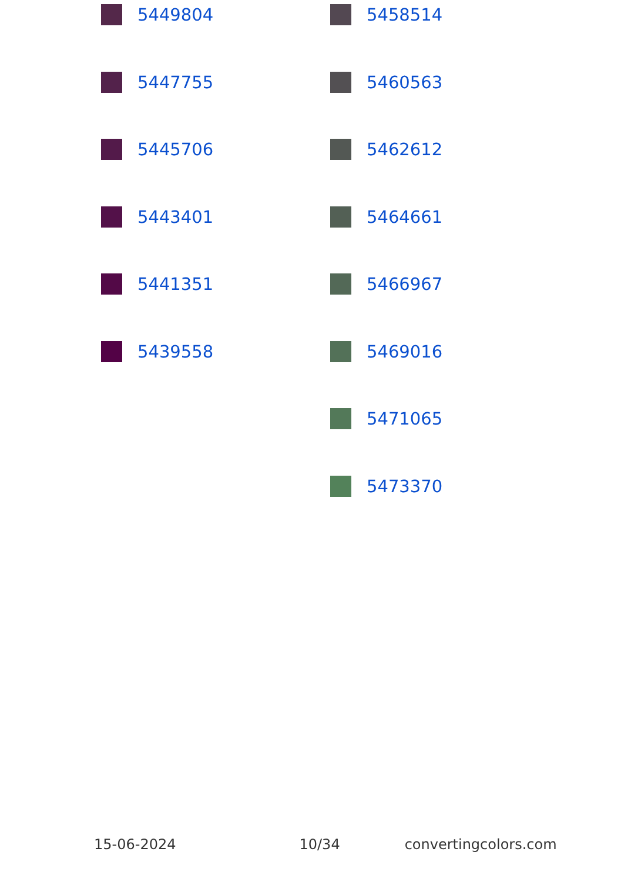5449804
5447755
5445706
5443401
5441351
5439558
5458514
5460563
5462612
5464661
5466967
5469016
5471065
5473370
15-06-2024 10/34 convertingcolors.com